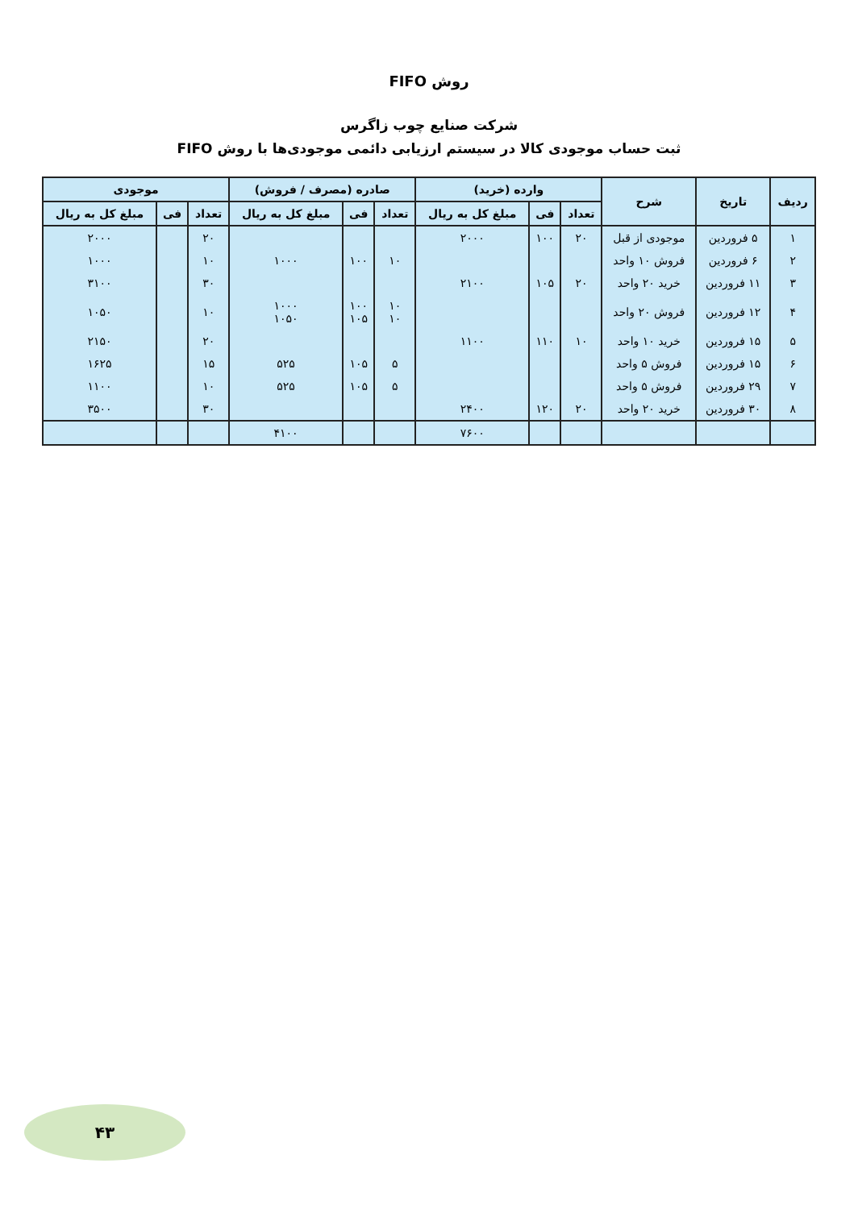روش FIFO
شرکت صنایع چوب زاگرس
ثبت حساب موجودی کالا در سیستم ارزیابی دائمی موجودی‌ها با روش FIFO
| ردیف | تاریخ | شرح | وارده (خرید) | | | صادره (مصرف / فروش) | | | موجودی | | |
| --- | --- | --- | --- | --- | --- | --- | --- | --- | --- | --- | --- |
| | | | تعداد | فی | مبلغ کل به ریال | تعداد | فی | مبلغ کل به ریال | تعداد | فی | مبلغ کل به ریال |
| ۱ | ۵ فروردین | موجودی از قبل | ۲۰ | ۱۰۰ | ۲۰۰۰ | | | | ۲۰ | | ۲۰۰۰ |
| ۲ | ۶ فروردین | فروش ۱۰ واحد | | | | ۱۰ | ۱۰۰ | ۱۰۰۰ | ۱۰ | | ۱۰۰۰ |
| ۳ | ۱۱ فروردین | خرید ۲۰ واحد | ۲۰ | ۱۰۵ | ۲۱۰۰ | | | | ۳۰ | | ۳۱۰۰ |
| ۴ | ۱۲ فروردین | فروش ۲۰ واحد | | | | ۱۰ ۱۰ | ۱۰۰ ۱۰۵ | ۱۰۰۰ ۱۰۵۰ | ۱۰ | | ۱۰۵۰ |
| ۵ | ۱۵ فروردین | خرید ۱۰ واحد | ۱۰ | ۱۱۰ | ۱۱۰۰ | | | | ۲۰ | | ۲۱۵۰ |
| ۶ | ۱۵ فروردین | فروش ۵ واحد | | | | ۵ | ۱۰۵ | ۵۲۵ | ۱۵ | | ۱۶۲۵ |
| ۷ | ۲۹ فروردین | فروش ۵ واحد | | | | ۵ | ۱۰۵ | ۵۲۵ | ۱۰ | | ۱۱۰۰ |
| ۸ | ۳۰ فروردین | خرید ۲۰ واحد | ۲۰ | ۱۲۰ | ۲۴۰۰ | | | | ۳۰ | | ۳۵۰۰ |
| | | | | | ۷۶۰۰ | | | ۴۱۰۰ | | | |
۴۳